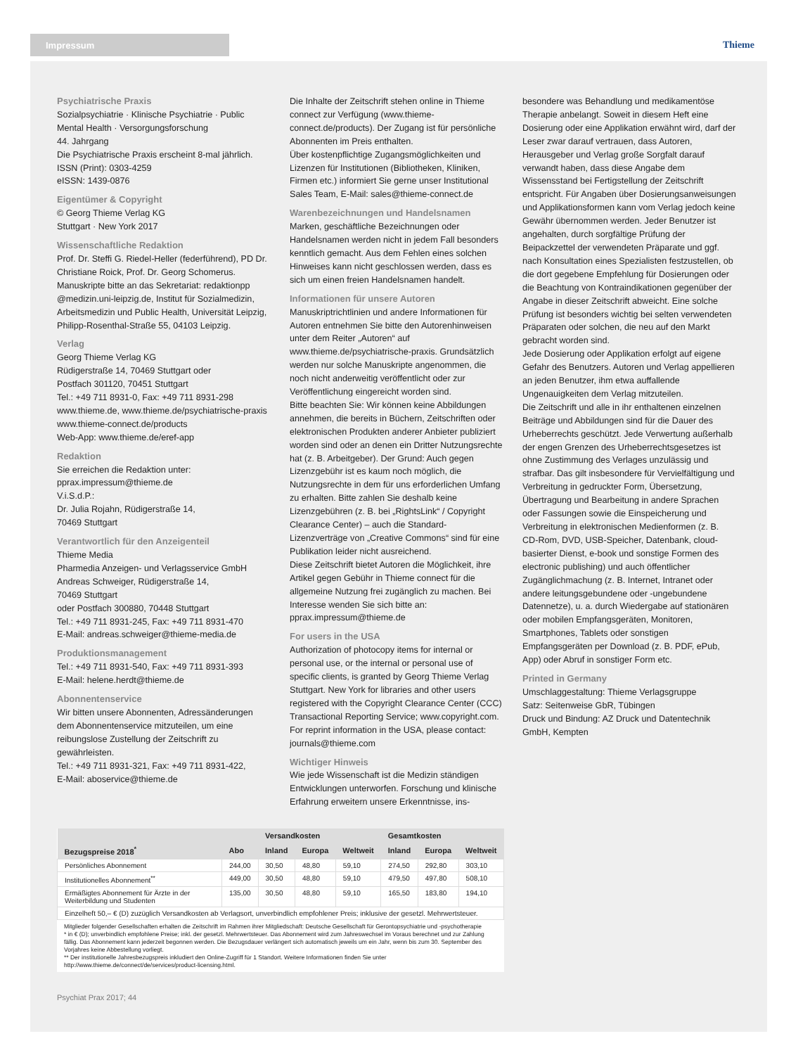Impressum Thieme
Psychiatrische Praxis
Sozialpsychiatrie · Klinische Psychiatrie · Public Mental Health · Versorgungsforschung
44. Jahrgang
Die Psychiatrische Praxis erscheint 8-mal jährlich.
ISSN (Print): 0303-4259
eISSN: 1439-0876
Eigentümer & Copyright
© Georg Thieme Verlag KG
Stuttgart · New York 2017
Wissenschaftliche Redaktion
Prof. Dr. Steffi G. Riedel-Heller (federführend), PD Dr. Christiane Roick, Prof. Dr. Georg Schomerus. Manuskripte bitte an das Sekretariat: redaktionpp @medizin.uni-leipzig.de, Institut für Sozialmedizin, Arbeitsmedizin und Public Health, Universität Leipzig, Philipp-Rosenthal-Straße 55, 04103 Leipzig.
Verlag
Georg Thieme Verlag KG
Rüdigerstraße 14, 70469 Stuttgart oder
Postfach 301120, 70451 Stuttgart
Tel.: +49 711 8931-0, Fax: +49 711 8931-298
www.thieme.de, www.thieme.de/psychiatrische-praxis
www.thieme-connect.de/products
Web-App: www.thieme.de/eref-app
Redaktion
Sie erreichen die Redaktion unter:
pprax.impressum@thieme.de
V.i.S.d.P.:
Dr. Julia Rojahn, Rüdigerstraße 14,
70469 Stuttgart
Verantwortlich für den Anzeigenteil
Thieme Media
Pharmedia Anzeigen- und Verlagsservice GmbH
Andreas Schweiger, Rüdigerstraße 14,
70469 Stuttgart
oder Postfach 300880, 70448 Stuttgart
Tel.: +49 711 8931-245, Fax: +49 711 8931-470
E-Mail: andreas.schweiger@thieme-media.de
Produktionsmanagement
Tel.: +49 711 8931-540, Fax: +49 711 8931-393
E-Mail: helene.herdt@thieme.de
Abonnentenservice
Wir bitten unsere Abonnenten, Adressänderungen dem Abonnentenservice mitzuteilen, um eine reibungslose Zustellung der Zeitschrift zu gewährleisten.
Tel.: +49 711 8931-321, Fax: +49 711 8931-422,
E-Mail: aboservice@thieme.de
Die Inhalte der Zeitschrift stehen online in Thieme connect zur Verfügung (www.thieme-connect.de/products). Der Zugang ist für persönliche Abonnenten im Preis enthalten.
Über kostenpflichtige Zugangsmöglichkeiten und Lizenzen für Institutionen (Bibliotheken, Kliniken, Firmen etc.) informiert Sie gerne unser Institutional Sales Team, E-Mail: sales@thieme-connect.de
Warenbezeichnungen und Handelsnamen
Marken, geschäftliche Bezeichnungen oder Handelsnamen werden nicht in jedem Fall besonders kenntlich gemacht. Aus dem Fehlen eines solchen Hinweises kann nicht geschlossen werden, dass es sich um einen freien Handelsnamen handelt.
Informationen für unsere Autoren
Manuskriptrichtlinien und andere Informationen für Autoren entnehmen Sie bitte den Autorenhinweisen unter dem Reiter „Autoren“ auf www.thieme.de/psychiatrische-praxis. Grundsätzlich werden nur solche Manuskripte angenommen, die noch nicht anderweitig veröffentlicht oder zur Veröffentlichung eingereicht worden sind.
Bitte beachten Sie: Wir können keine Abbildungen annehmen, die bereits in Büchern, Zeitschriften oder elektronischen Produkten anderer Anbieter publiziert worden sind oder an denen ein Dritter Nutzungsrechte hat (z. B. Arbeitgeber). Der Grund: Auch gegen Lizenzgebühr ist es kaum noch möglich, die Nutzungsrechte in dem für uns erforderlichen Umfang zu erhalten. Bitte zahlen Sie deshalb keine Lizenzgebühren (z. B. bei „RightsLink“ / Copyright Clearance Center) – auch die Standard-Lizenzverträge von „Creative Commons“ sind für eine Publikation leider nicht ausreichend.
Diese Zeitschrift bietet Autoren die Möglichkeit, ihre Artikel gegen Gebühr in Thieme connect für die allgemeine Nutzung frei zugänglich zu machen. Bei Interesse wenden Sie sich bitte an: pprax.impressum@thieme.de
For users in the USA
Authorization of photocopy items for internal or personal use, or the internal or personal use of specific clients, is granted by Georg Thieme Verlag Stuttgart. New York for libraries and other users registered with the Copyright Clearance Center (CCC) Transactional Reporting Service; www.copyright.com. For reprint information in the USA, please contact: journals@thieme.com
Wichtiger Hinweis
Wie jede Wissenschaft ist die Medizin ständigen Entwicklungen unterworfen. Forschung und klinische Erfahrung erweitern unsere Erkenntnisse, ins-
besondere was Behandlung und medikamentöse Therapie anbelangt. Soweit in diesem Heft eine Dosierung oder eine Applikation erwähnt wird, darf der Leser zwar darauf vertrauen, dass Autoren, Herausgeber und Verlag große Sorgfalt darauf verwandt haben, dass diese Angabe dem Wissensstand bei Fertigstellung der Zeitschrift entspricht. Für Angaben über Dosierungsanweisungen und Applikationsformen kann vom Verlag jedoch keine Gewähr übernommen werden. Jeder Benutzer ist angehalten, durch sorgfältige Prüfung der Beipackzettel der verwendeten Präparate und ggf. nach Konsultation eines Spezialisten festzustellen, ob die dort gegebene Empfehlung für Dosierungen oder die Beachtung von Kontraindikationen gegenüber der Angabe in dieser Zeitschrift abweicht. Eine solche Prüfung ist besonders wichtig bei selten verwendeten Präparaten oder solchen, die neu auf den Markt gebracht worden sind.
Jede Dosierung oder Applikation erfolgt auf eigene Gefahr des Benutzers. Autoren und Verlag appellieren an jeden Benutzer, ihm etwa auffallende Ungenauigkeiten dem Verlag mitzuteilen.
Die Zeitschrift und alle in ihr enthaltenen einzelnen Beiträge und Abbildungen sind für die Dauer des Urheberrechts geschützt. Jede Verwertung außerhalb der engen Grenzen des Urheberrechtsgesetzes ist ohne Zustimmung des Verlages unzulässig und strafbar. Das gilt insbesondere für Vervielfältigung und Verbreitung in gedruckter Form, Übersetzung, Übertragung und Bearbeitung in andere Sprachen oder Fassungen sowie die Einspeicherung und Verbreitung in elektronischen Medienformen (z. B. CD-Rom, DVD, USB-Speicher, Datenbank, cloud-basierter Dienst, e-book und sonstige Formen des electronic publishing) und auch öffentlicher Zugänglichmachung (z. B. Internet, Intranet oder andere leitungsgebundene oder -ungebundene Datennetze), u. a. durch Wiedergabe auf stationären oder mobilen Empfangsgeräten, Monitoren, Smartphones, Tablets oder sonstigen Empfangsgeräten per Download (z. B. PDF, ePub, App) oder Abruf in sonstiger Form etc.
Printed in Germany
Umschlaggestaltung: Thieme Verlagsgruppe
Satz: Seitenweise GbR, Tübingen
Druck und Bindung: AZ Druck und Datentechnik GmbH, Kempten
| | | Versandkosten | | | Gesamtkosten | | |
| --- | --- | --- | --- | --- | --- | --- | --- |
| Bezugspreise 2018<sup>*</sup> | Abo | Inland | Europa | Weltweit | Inland | Europa | Weltweit |
| Persönliches Abonnement | 244,00 | 30,50 | 48,80 | 59,10 | 274,50 | 292,80 | 303,10 |
| Institutionelles Abonnement<sup>**</sup> | 449,00 | 30,50 | 48,80 | 59,10 | 479,50 | 497,80 | 508,10 |
| Ermäßigtes Abonnement für Ärzte in der Weiterbildung und Studenten | 135,00 | 30,50 | 48,80 | 59,10 | 165,50 | 183,80 | 194,10 |
| Einzelheft 50,– € (D) zuzüglich Versandkosten ab Verlagsort, unverbindlich empfohlener Preis; inklusive der gesetzl. Mehrwertsteuer. | | | | | | | |
Mitglieder folgender Gesellschaften erhalten die Zeitschrift im Rahmen ihrer Mitgliedschaft: Deutsche Gesellschaft für Gerontopsychiatrie und -psychotherapie
* in € (D); unverbindlich empfohlene Preise; inkl. der gesetzl. Mehrwertsteuer. Das Abonnement wird zum Jahreswechsel im Voraus berechnet und zur Zahlung fällig. Das Abonnement kann jederzeit begonnen werden. Die Bezugsdauer verlängert sich automatisch jeweils um ein Jahr, wenn bis zum 30. September des Vorjahres keine Abbestellung vorliegt.
** Der institutionelle Jahresbezugspreis inkludiert den Online-Zugriff für 1 Standort. Weitere Informationen finden Sie unter http://www.thieme.de/connect/de/services/product-licensing.html.
Psychiat Prax 2017; 44